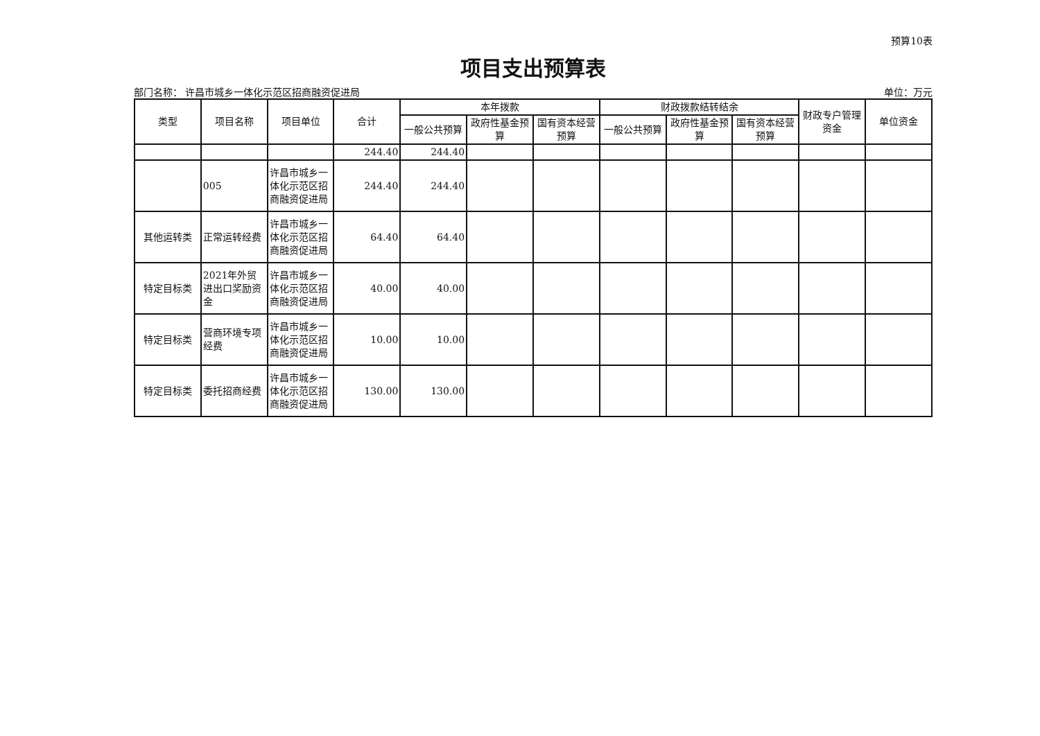预算10表
项目支出预算表
部门名称： 许昌市城乡一体化示范区招商融资促进局 单位：万元
| 类型 | 项目名称 | 项目单位 | 合计 | 本年拨款 | | | 财政拨款结转结余 | | | 财政专户管理资金 | 单位资金 |
| --- | --- | --- | --- | --- | --- | --- | --- | --- | --- | --- | --- |
| | | | | 一般公共预算 | 政府性基金预算 | 国有资本经营预算 | 一般公共预算 | 政府性基金预算 | 国有资本经营预算 | | |
| | | | 244.40 | 244.40 | | | | | | | |
| | 005 | 许昌市城乡一体化示范区招商融资促进局 | 244.40 | 244.40 | | | | | | | |
| 其他运转类 | 正常运转经费 | 许昌市城乡一体化示范区招商融资促进局 | 64.40 | 64.40 | | | | | | | |
| 特定目标类 | 2021年外贸进出口奖励资金 | 许昌市城乡一体化示范区招商融资促进局 | 40.00 | 40.00 | | | | | | | |
| 特定目标类 | 营商环境专项经费 | 许昌市城乡一体化示范区招商融资促进局 | 10.00 | 10.00 | | | | | | | |
| 特定目标类 | 委托招商经费 | 许昌市城乡一体化示范区招商融资促进局 | 130.00 | 130.00 | | | | | | | |